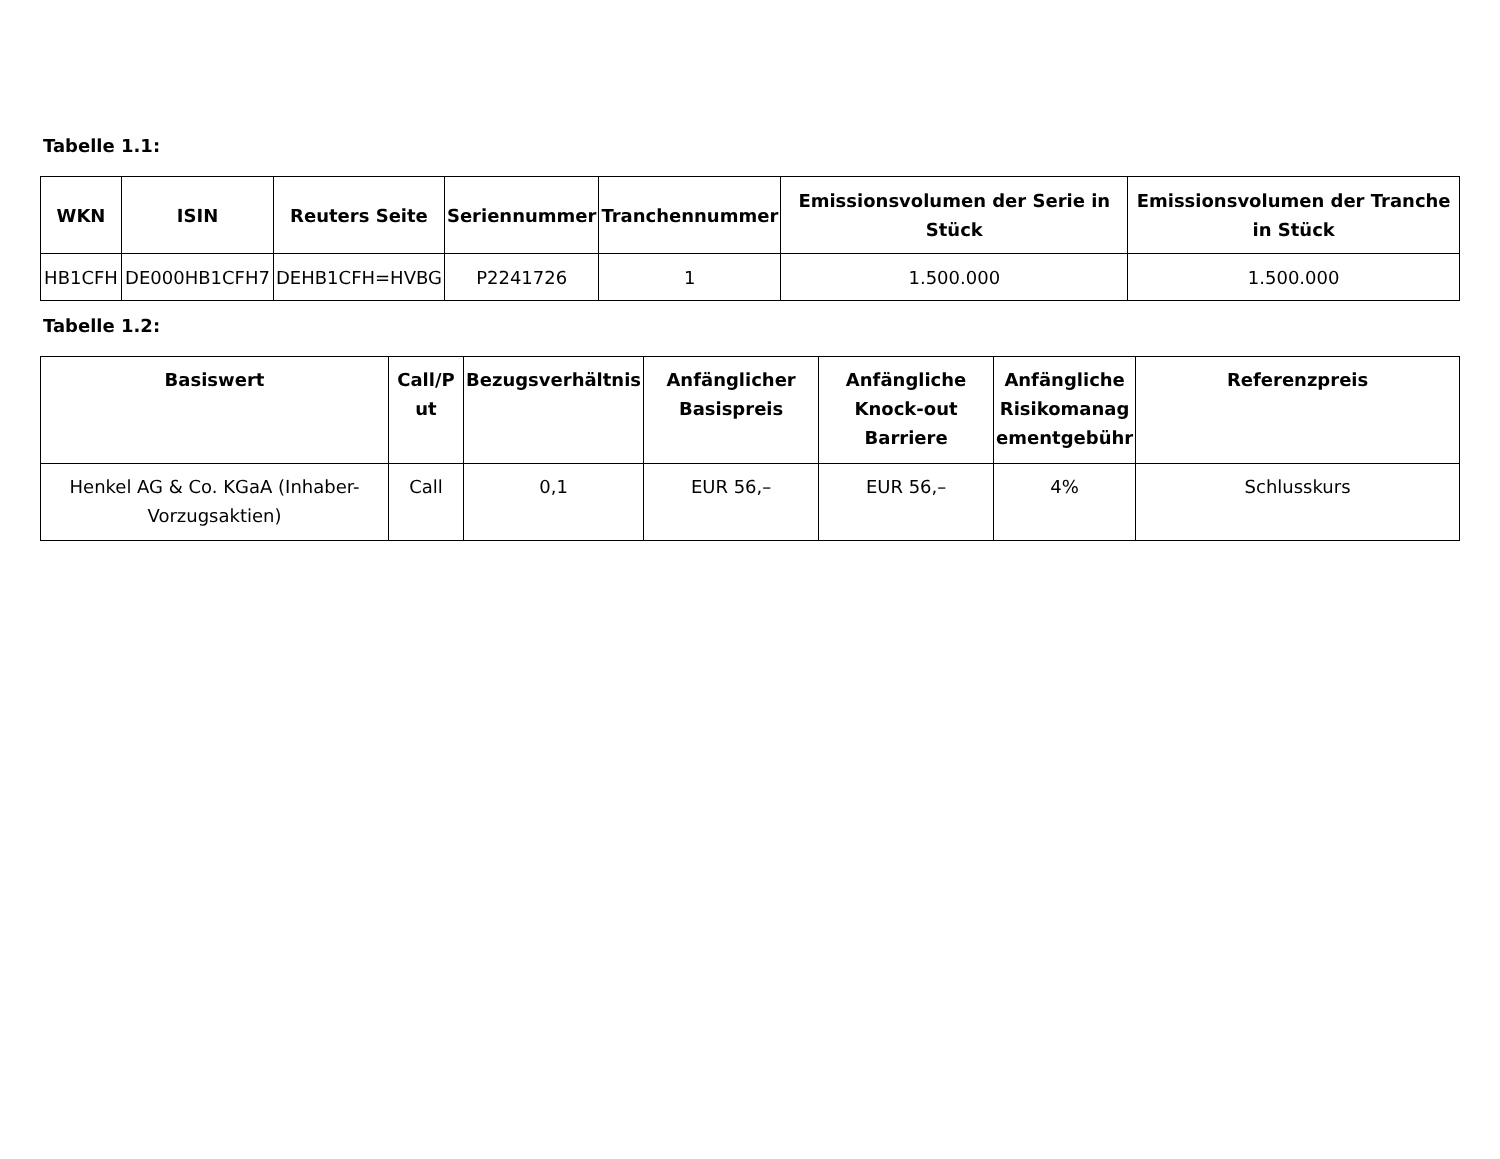Tabelle 1.1:
| WKN | ISIN | Reuters Seite | Seriennummer | Tranchennummer | Emissionsvolumen der Serie in Stück | Emissionsvolumen der Tranche in Stück |
| --- | --- | --- | --- | --- | --- | --- |
| HB1CFH | DE000HB1CFH7 | DEHB1CFH=HVBG | P2241726 | 1 | 1.500.000 | 1.500.000 |
Tabelle 1.2:
| Basiswert | Call/P ut | Bezugsverhältnis | Anfänglicher Basispreis | Anfängliche Knock-out Barriere | Anfängliche Risikomanag ementgebühr | Referenzpreis |
| --- | --- | --- | --- | --- | --- | --- |
| Henkel AG & Co. KGaA (Inhaber-Vorzugsaktien) | Call | 0,1 | EUR 56,– | EUR 56,– | 4% | Schlusskurs |